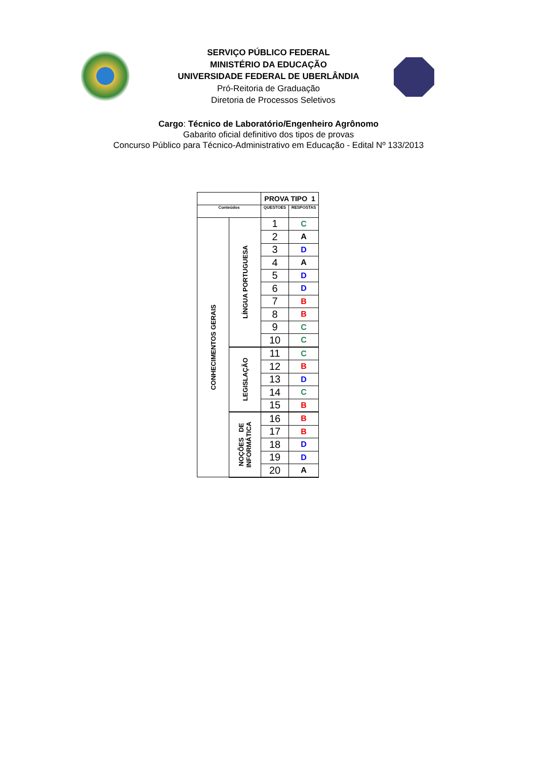SERVIÇO PÚBLICO FEDERAL
MINISTÉRIO DA EDUCAÇÃO
UNIVERSIDADE FEDERAL DE UBERLÂNDIA
Pró-Reitoria de Graduação
Diretoria de Processos Seletivos
Cargo: Técnico de Laboratório/Engenheiro Agrônomo
Gabarito oficial definitivo dos tipos de provas
Concurso Público para Técnico-Administrativo em Educação - Edital Nº 133/2013
| | | PROVA TIPO 1 | |
| Conteúdos | | QUESTOES | RESPOSTAS |
| CONHECIMENTOS GERAIS | LÍNGUA PORTUGUESA | 1 | C |
| | | 2 | A |
| | | 3 | D |
| | | 4 | A |
| | | 5 | D |
| | | 6 | D |
| | | 7 | B |
| | | 8 | B |
| | | 9 | C |
| | | 10 | C |
| | LEGISLAÇÃO | 11 | C |
| | | 12 | B |
| | | 13 | D |
| | | 14 | C |
| | | 15 | B |
| | NOÇÕES DE INFORMÁTICA | 16 | B |
| | | 17 | B |
| | | 18 | D |
| | | 19 | D |
| | | 20 | A |